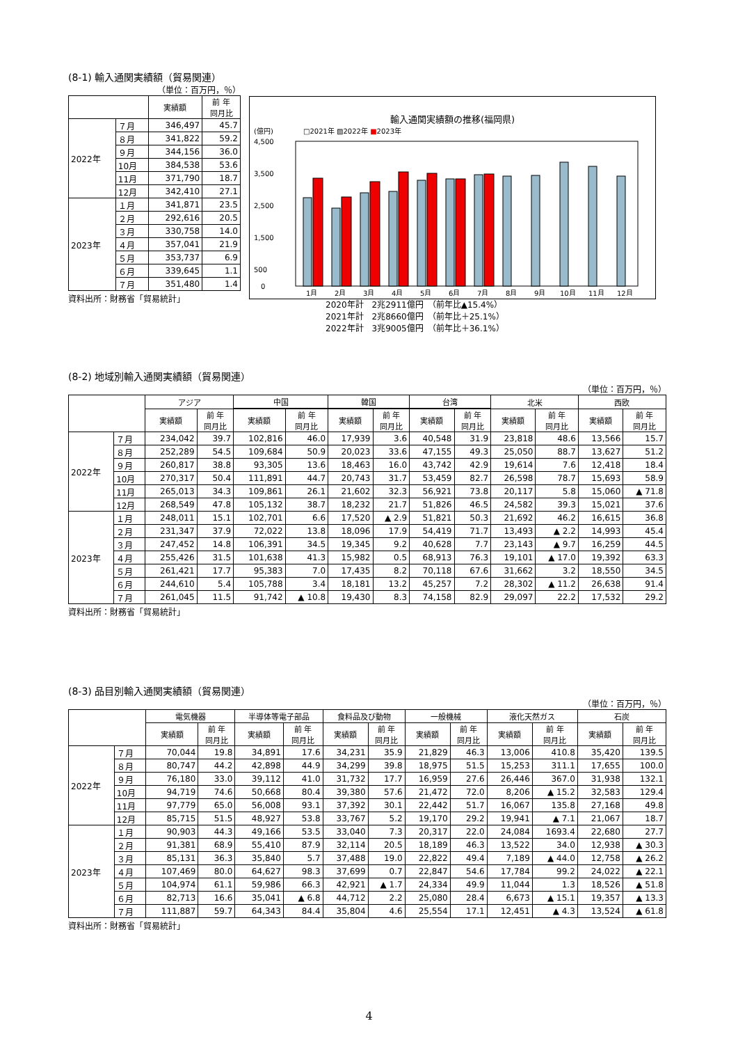(8-1) 輸入通関実績額（貿易関連）
（単位：百万円，％）
| | | 実績額 | 前 年 同月比 |
| --- | --- | --- | --- |
| 2022年 | ７月 | 346,497 | 45.7 |
| | ８月 | 341,822 | 59.2 |
| | ９月 | 344,156 | 36.0 |
| | 10月 | 384,538 | 53.6 |
| | 11月 | 371,790 | 18.7 |
| | 12月 | 342,410 | 27.1 |
| 2023年 | １月 | 341,871 | 23.5 |
| | ２月 | 292,616 | 20.5 |
| | ３月 | 330,758 | 14.0 |
| | ４月 | 357,041 | 21.9 |
| | ５月 | 353,737 | 6.9 |
| | ６月 | 339,645 | 1.1 |
| | ７月 | 351,480 | 1.4 |
資料出所：財務省「貿易統計」
輸入通関実績額の推移(福岡県)
(億円) □2021年 ▨2022年 ■2023年
4,500
3,500
2,500
1,500
500
0
1月
2月
3月
4月
5月
6月
7月
8月
9月
10月
11月
12月
2020年計　2兆2911億円　（前年比▲15.4%）
2021年計　2兆8660億円　（前年比＋25.1%）
2022年計　3兆9005億円　（前年比＋36.1%）
(8-2) 地域別輸入通関実績額（貿易関連）
（単位：百万円，％）
| | | アジア | | 中国 | | 韓国 | | 台湾 | | 北米 | | 西欧 | |
| --- | --- | --- | --- | --- | --- | --- | --- | --- | --- | --- | --- | --- | --- |
| | | 実績額 | 前 年 同月比 | 実績額 | 前 年 同月比 | 実績額 | 前 年 同月比 | 実績額 | 前 年 同月比 | 実績額 | 前 年 同月比 | 実績額 | 前 年 同月比 |
| 2022年 | ７月 | 234,042 | 39.7 | 102,816 | 46.0 | 17,939 | 3.6 | 40,548 | 31.9 | 23,818 | 48.6 | 13,566 | 15.7 |
| | ８月 | 252,289 | 54.5 | 109,684 | 50.9 | 20,023 | 33.6 | 47,155 | 49.3 | 25,050 | 88.7 | 13,627 | 51.2 |
| | ９月 | 260,817 | 38.8 | 93,305 | 13.6 | 18,463 | 16.0 | 43,742 | 42.9 | 19,614 | 7.6 | 12,418 | 18.4 |
| | 10月 | 270,317 | 50.4 | 111,891 | 44.7 | 20,743 | 31.7 | 53,459 | 82.7 | 26,598 | 78.7 | 15,693 | 58.9 |
| | 11月 | 265,013 | 34.3 | 109,861 | 26.1 | 21,602 | 32.3 | 56,921 | 73.8 | 20,117 | 5.8 | 15,060 | ▲ 71.8 |
| | 12月 | 268,549 | 47.8 | 105,132 | 38.7 | 18,232 | 21.7 | 51,826 | 46.5 | 24,582 | 39.3 | 15,021 | 37.6 |
| 2023年 | １月 | 248,011 | 15.1 | 102,701 | 6.6 | 17,520 | ▲ 2.9 | 51,821 | 50.3 | 21,692 | 46.2 | 16,615 | 36.8 |
| | ２月 | 231,347 | 37.9 | 72,022 | 13.8 | 18,096 | 17.9 | 54,419 | 71.7 | 13,493 | ▲ 2.2 | 14,993 | 45.4 |
| | ３月 | 247,452 | 14.8 | 106,391 | 34.5 | 19,345 | 9.2 | 40,628 | 7.7 | 23,143 | ▲ 9.7 | 16,259 | 44.5 |
| | ４月 | 255,426 | 31.5 | 101,638 | 41.3 | 15,982 | 0.5 | 68,913 | 76.3 | 19,101 | ▲ 17.0 | 19,392 | 63.3 |
| | ５月 | 261,421 | 17.7 | 95,383 | 7.0 | 17,435 | 8.2 | 70,118 | 67.6 | 31,662 | 3.2 | 18,550 | 34.5 |
| | ６月 | 244,610 | 5.4 | 105,788 | 3.4 | 18,181 | 13.2 | 45,257 | 7.2 | 28,302 | ▲ 11.2 | 26,638 | 91.4 |
| | ７月 | 261,045 | 11.5 | 91,742 | ▲ 10.8 | 19,430 | 8.3 | 74,158 | 82.9 | 29,097 | 22.2 | 17,532 | 29.2 |
資料出所：財務省「貿易統計」
(8-3) 品目別輸入通関実績額（貿易関連）
（単位：百万円，％）
| | | 電気機器 | | 半導体等電子部品 | | 食料品及び動物 | | 一般機械 | | 液化天然ガス | | 石炭 | |
| --- | --- | --- | --- | --- | --- | --- | --- | --- | --- | --- | --- | --- | --- |
| | | 実績額 | 前 年 同月比 | 実績額 | 前 年 同月比 | 実績額 | 前 年 同月比 | 実績額 | 前 年 同月比 | 実績額 | 前 年 同月比 | 実績額 | 前 年 同月比 |
| 2022年 | ７月 | 70,044 | 19.8 | 34,891 | 17.6 | 34,231 | 35.9 | 21,829 | 46.3 | 13,006 | 410.8 | 35,420 | 139.5 |
| | ８月 | 80,747 | 44.2 | 42,898 | 44.9 | 34,299 | 39.8 | 18,975 | 51.5 | 15,253 | 311.1 | 17,655 | 100.0 |
| | ９月 | 76,180 | 33.0 | 39,112 | 41.0 | 31,732 | 17.7 | 16,959 | 27.6 | 26,446 | 367.0 | 31,938 | 132.1 |
| | 10月 | 94,719 | 74.6 | 50,668 | 80.4 | 39,380 | 57.6 | 21,472 | 72.0 | 8,206 | ▲ 15.2 | 32,583 | 129.4 |
| | 11月 | 97,779 | 65.0 | 56,008 | 93.1 | 37,392 | 30.1 | 22,442 | 51.7 | 16,067 | 135.8 | 27,168 | 49.8 |
| | 12月 | 85,715 | 51.5 | 48,927 | 53.8 | 33,767 | 5.2 | 19,170 | 29.2 | 19,941 | ▲ 7.1 | 21,067 | 18.7 |
| 2023年 | １月 | 90,903 | 44.3 | 49,166 | 53.5 | 33,040 | 7.3 | 20,317 | 22.0 | 24,084 | 1693.4 | 22,680 | 27.7 |
| | ２月 | 91,381 | 68.9 | 55,410 | 87.9 | 32,114 | 20.5 | 18,189 | 46.3 | 13,522 | 34.0 | 12,938 | ▲ 30.3 |
| | ３月 | 85,131 | 36.3 | 35,840 | 5.7 | 37,488 | 19.0 | 22,822 | 49.4 | 7,189 | ▲ 44.0 | 12,758 | ▲ 26.2 |
| | ４月 | 107,469 | 80.0 | 64,627 | 98.3 | 37,699 | 0.7 | 22,847 | 54.6 | 17,784 | 99.2 | 24,022 | ▲ 22.1 |
| | ５月 | 104,974 | 61.1 | 59,986 | 66.3 | 42,921 | ▲ 1.7 | 24,334 | 49.9 | 11,044 | 1.3 | 18,526 | ▲ 51.8 |
| | ６月 | 82,713 | 16.6 | 35,041 | ▲ 6.8 | 44,712 | 2.2 | 25,080 | 28.4 | 6,673 | ▲ 15.1 | 19,357 | ▲ 13.3 |
| | ７月 | 111,887 | 59.7 | 64,343 | 84.4 | 35,804 | 4.6 | 25,554 | 17.1 | 12,451 | ▲ 4.3 | 13,524 | ▲ 61.8 |
資料出所：財務省「貿易統計」
4